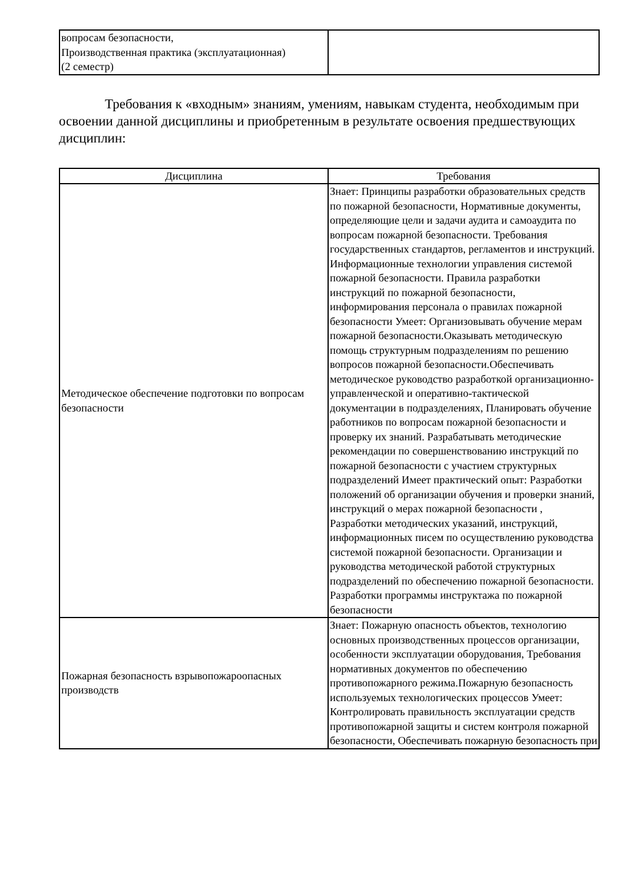| вопросам безопасности, Производственная практика (эксплуатационная) (2 семестр) | |
Требования к «входным» знаниям, умениям, навыкам студента, необходимым при освоении данной дисциплины и приобретенным в результате освоения предшествующих дисциплин:
| Дисциплина | Требования |
| --- | --- |
| Методическое обеспечение подготовки по вопросам безопасности | Знает: Принципы разработки образовательных средств по пожарной безопасности, Нормативные документы, определяющие цели и задачи аудита и самоаудита по вопросам пожарной безопасности. Требования государственных стандартов, регламентов и инструкций. Информационные технологии управления системой пожарной безопасности. Правила разработки инструкций по пожарной безопасности, информирования персонала о правилах пожарной безопасности Умеет: Организовывать обучение мерам пожарной безопасности.Оказывать методическую помощь структурным подразделениям по решению вопросов пожарной безопасности.Обеспечивать методическое руководство разработкой организационно-управленческой и оперативно-тактической документации в подразделениях, Планировать обучение работников по вопросам пожарной безопасности и проверку их знаний. Разрабатывать методические рекомендации по совершенствованию инструкций по пожарной безопасности с участием структурных подразделений Имеет практический опыт: Разработки положений об организации обучения и проверки знаний, инструкций о мерах пожарной безопасности , Разработки методических указаний, инструкций, информационных писем по осуществлению руководства системой пожарной безопасности. Организации и руководства методической работой структурных подразделений по обеспечению пожарной безопасности. Разработки программы инструктажа по пожарной безопасности |
| Пожарная безопасность взрывопожароопасных производств | Знает: Пожарную опасность объектов, технологию основных производственных процессов организации, особенности эксплуатации оборудования, Требования нормативных документов по обеспечению противопожарного режима.Пожарную безопасность используемых технологических процессов Умеет: Контролировать правильность эксплуатации средств противопожарной защиты и систем контроля пожарной безопасности, Обеспечивать пожарную безопасность при |